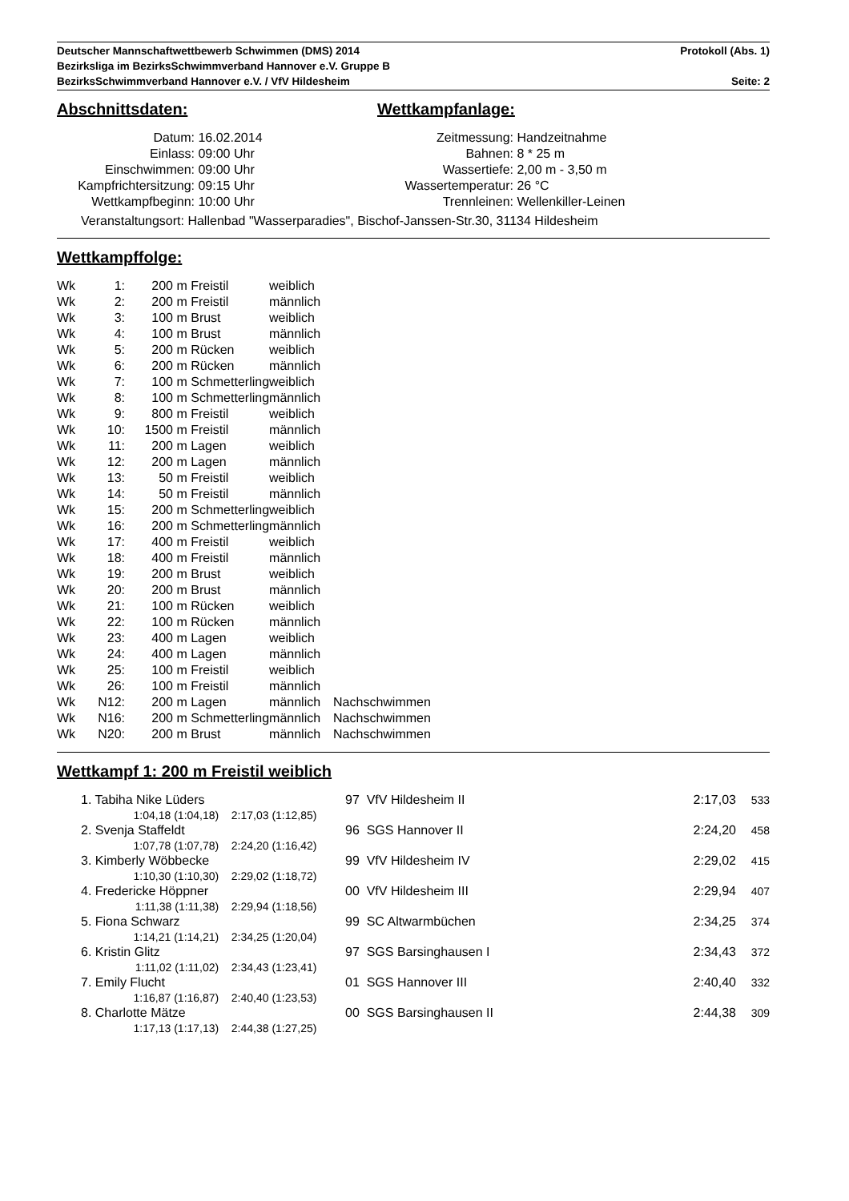Deutscher Mannschaftwettbewerb Schwimmen (DMS) 2014 Protokoll (Abs. 1)
Bezirksliga im BezirksSchwimmverband Hannover e.V. Gruppe B
BezirksSchwimmverband Hannover e.V. / VfV Hildesheim Seite: 2
Abschnittsdaten:
| Datum: | 16.02.2014 |
| Einlass: | 09:00 Uhr |
| Einschwimmen: | 09:00 Uhr |
| Kampfrichtersitzung: | 09:15 Uhr |
| Wettkampfbeginn: | 10:00 Uhr |
Wettkampfanlage:
| Zeitmessung: | Handzeitnahme |
| Bahnen: | 8 * 25 m |
| Wassertiefe: | 2,00 m - 3,50 m |
| Wassertemperatur: | 26 °C |
| Trennleinen: | Wellenkiller-Leinen |
Veranstaltungsort: Hallenbad "Wasserparadies", Bischof-Janssen-Str.30, 31134 Hildesheim
Wettkampffolge:
| Wk | 1: | 200 | m Freistil | weiblich | |
| Wk | 2: | 200 | m Freistil | männlich | |
| Wk | 3: | 100 | m Brust | weiblich | |
| Wk | 4: | 100 | m Brust | männlich | |
| Wk | 5: | 200 | m Rücken | weiblich | |
| Wk | 6: | 200 | m Rücken | männlich | |
| Wk | 7: | 100 | m Schmetterling | weiblich | |
| Wk | 8: | 100 | m Schmetterling | männlich | |
| Wk | 9: | 800 | m Freistil | weiblich | |
| Wk | 10: | 1500 | m Freistil | männlich | |
| Wk | 11: | 200 | m Lagen | weiblich | |
| Wk | 12: | 200 | m Lagen | männlich | |
| Wk | 13: | 50 | m Freistil | weiblich | |
| Wk | 14: | 50 | m Freistil | männlich | |
| Wk | 15: | 200 | m Schmetterling | weiblich | |
| Wk | 16: | 200 | m Schmetterling | männlich | |
| Wk | 17: | 400 | m Freistil | weiblich | |
| Wk | 18: | 400 | m Freistil | männlich | |
| Wk | 19: | 200 | m Brust | weiblich | |
| Wk | 20: | 200 | m Brust | männlich | |
| Wk | 21: | 100 | m Rücken | weiblich | |
| Wk | 22: | 100 | m Rücken | männlich | |
| Wk | 23: | 400 | m Lagen | weiblich | |
| Wk | 24: | 400 | m Lagen | männlich | |
| Wk | 25: | 100 | m Freistil | weiblich | |
| Wk | 26: | 100 | m Freistil | männlich | |
| Wk | N12: | 200 | m Lagen | männlich | Nachschwimmen |
| Wk | N16: | 200 | m Schmetterling | männlich | Nachschwimmen |
| Wk | N20: | 200 | m Brust | männlich | Nachschwimmen |
Wettkampf 1: 200 m Freistil weiblich
| | 1. Tabiha Nike Lüders | | 97 VfV Hildesheim II | 2:17,03 | 533 |
| | 1:04,18 (1:04,18) | 2:17,03 (1:12,85) | | | |
| | 2. Svenja Staffeldt | | 96 SGS Hannover II | 2:24,20 | 458 |
| | 1:07,78 (1:07,78) | 2:24,20 (1:16,42) | | | |
| | 3. Kimberly Wöbbecke | | 99 VfV Hildesheim IV | 2:29,02 | 415 |
| | 1:10,30 (1:10,30) | 2:29,02 (1:18,72) | | | |
| | 4. Fredericke Höppner | | 00 VfV Hildesheim III | 2:29,94 | 407 |
| | 1:11,38 (1:11,38) | 2:29,94 (1:18,56) | | | |
| | 5. Fiona Schwarz | | 99 SC Altwarmbüchen | 2:34,25 | 374 |
| | 1:14,21 (1:14,21) | 2:34,25 (1:20,04) | | | |
| | 6. Kristin Glitz | | 97 SGS Barsinghausen I | 2:34,43 | 372 |
| | 1:11,02 (1:11,02) | 2:34,43 (1:23,41) | | | |
| | 7. Emily Flucht | | 01 SGS Hannover III | 2:40,40 | 332 |
| | 1:16,87 (1:16,87) | 2:40,40 (1:23,53) | | | |
| | 8. Charlotte Mätze | | 00 SGS Barsinghausen II | 2:44,38 | 309 |
| | 1:17,13 (1:17,13) | 2:44,38 (1:27,25) | | | |